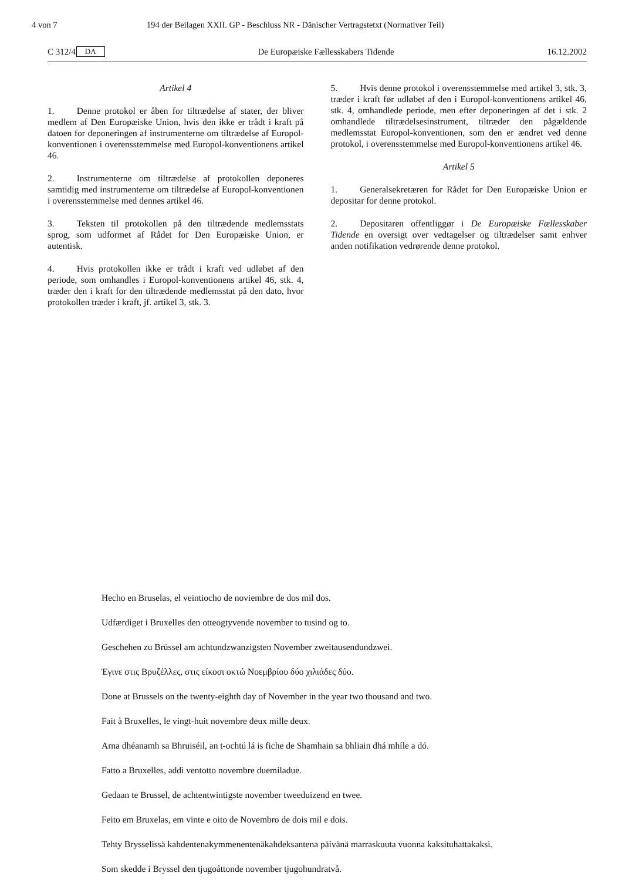4 von 7 194 der Beilagen XXII. GP - Beschluss NR - Dänischer Vertragstetxt (Normativer Teil)
C 312/4 DA De Europæiske Fællesskabers Tidende 16.12.2002
Artikel 4
1. Denne protokol er åben for tiltrædelse af stater, der bliver medlem af Den Europæiske Union, hvis den ikke er trådt i kraft på datoen for deponeringen af instrumenterne om tiltrædelse af Europol-konventionen i overensstemmelse med Europol-konventionens artikel 46.
2. Instrumenterne om tiltrædelse af protokollen deponeres samtidig med instrumenterne om tiltrædelse af Europol-konventionen i overensstemmelse med dennes artikel 46.
3. Teksten til protokollen på den tiltrædende medlemsstats sprog, som udformet af Rådet for Den Europæiske Union, er autentisk.
4. Hvis protokollen ikke er trådt i kraft ved udløbet af den periode, som omhandles i Europol-konventionens artikel 46, stk. 4, træder den i kraft for den tiltrædende medlemsstat på den dato, hvor protokollen træder i kraft, jf. artikel 3, stk. 3.
5. Hvis denne protokol i overensstemmelse med artikel 3, stk. 3, træder i kraft før udløbet af den i Europol-konventionens artikel 46, stk. 4, omhandlede periode, men efter deponeringen af det i stk. 2 omhandlede tiltrædelsesinstrument, tiltræder den pågældende medlemsstat Europol-konventionen, som den er ændret ved denne protokol, i overensstemmelse med Europol-konventionens artikel 46.
Artikel 5
1. Generalsekretæren for Rådet for Den Europæiske Union er depositar for denne protokol.
2. Depositaren offentliggør i De Europæiske Fællesskaber Tidende en oversigt over vedtagelser og tiltrædelser samt enhver anden notifikation vedrørende denne protokol.
Hecho en Bruselas, el veintiocho de noviembre de dos mil dos.
Udfærdiget i Bruxelles den otteogtyvende november to tusind og to.
Geschehen zu Brüssel am achtundzwanzigsten November zweitausendundzwei.
Έγινε στις Βρυζέλλες, στις είκοσι οκτώ Νοεμβρίου δύο χιλιάδες δύο.
Done at Brussels on the twenty-eighth day of November in the year two thousand and two.
Fait à Bruxelles, le vingt-huit novembre deux mille deux.
Arna dhéanamh sa Bhruiséil, an t-ochtú lá is fiche de Shamhain sa bhliain dhá mhíle a dó.
Fatto a Bruxelles, addì ventotto novembre duemiladue.
Gedaan te Brussel, de achtentwintigste november tweeduizend en twee.
Feito em Bruxelas, em vinte e oito de Novembro de dois mil e dois.
Tehty Brysselissä kahdentenakymmenentenäkahdeksantena päivänä marraskuuta vuonna kaksituhattakaksi.
Som skedde i Bryssel den tjugoåttonde november tjugohundratvå.